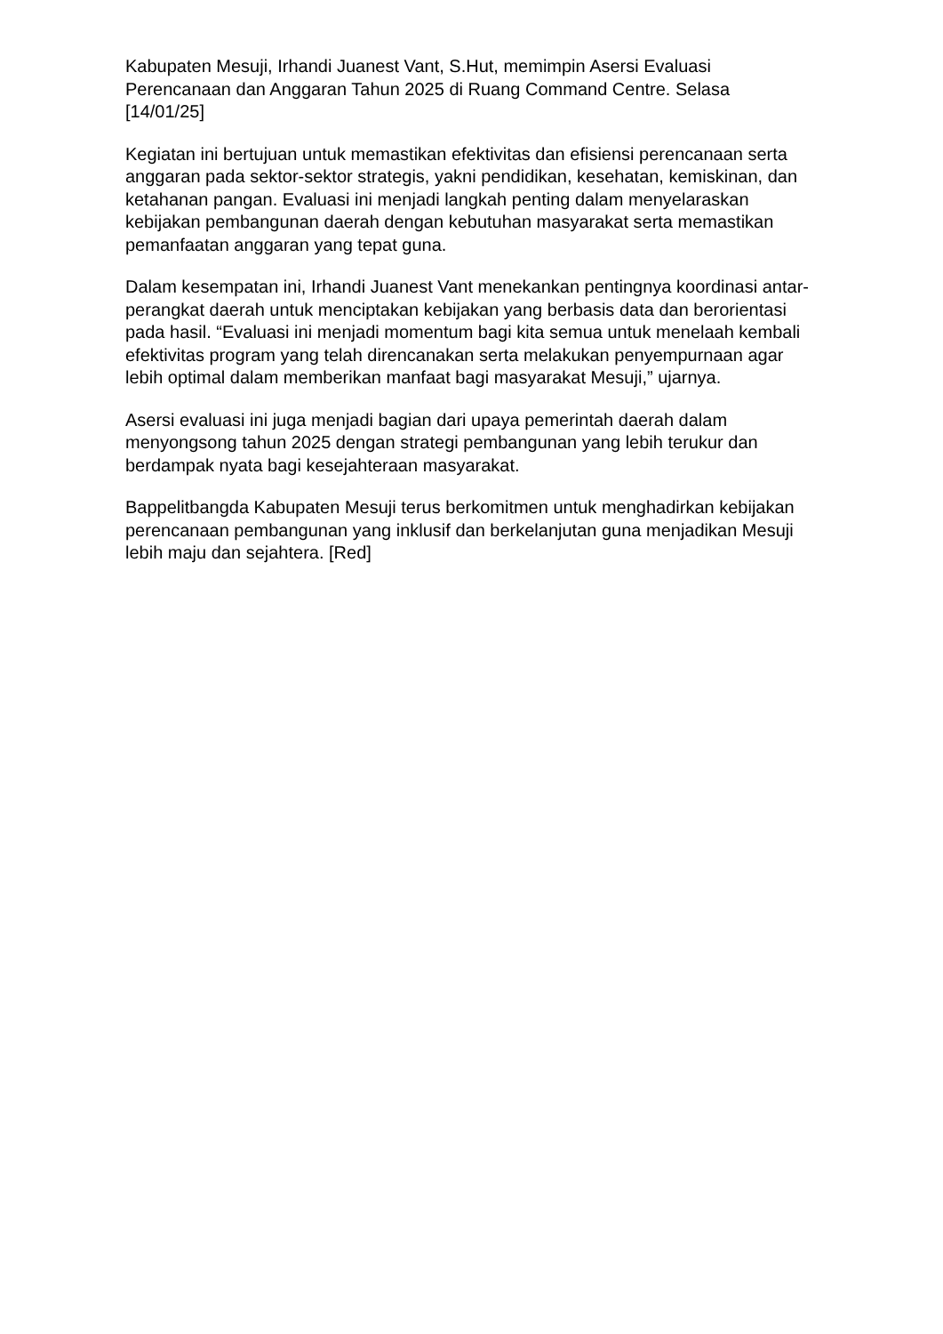Kabupaten Mesuji, Irhandi Juanest Vant, S.Hut, memimpin Asersi Evaluasi Perencanaan dan Anggaran Tahun 2025 di Ruang Command Centre. Selasa [14/01/25]
Kegiatan ini bertujuan untuk memastikan efektivitas dan efisiensi perencanaan serta anggaran pada sektor-sektor strategis, yakni pendidikan, kesehatan, kemiskinan, dan ketahanan pangan. Evaluasi ini menjadi langkah penting dalam menyelaraskan kebijakan pembangunan daerah dengan kebutuhan masyarakat serta memastikan pemanfaatan anggaran yang tepat guna.
Dalam kesempatan ini, Irhandi Juanest Vant menekankan pentingnya koordinasi antar-perangkat daerah untuk menciptakan kebijakan yang berbasis data dan berorientasi pada hasil. “Evaluasi ini menjadi momentum bagi kita semua untuk menelaah kembali efektivitas program yang telah direncanakan serta melakukan penyempurnaan agar lebih optimal dalam memberikan manfaat bagi masyarakat Mesuji,” ujarnya.
Asersi evaluasi ini juga menjadi bagian dari upaya pemerintah daerah dalam menyongsong tahun 2025 dengan strategi pembangunan yang lebih terukur dan berdampak nyata bagi kesejahteraan masyarakat.
Bappelitbangda Kabupaten Mesuji terus berkomitmen untuk menghadirkan kebijakan perencanaan pembangunan yang inklusif dan berkelanjutan guna menjadikan Mesuji lebih maju dan sejahtera. [Red]